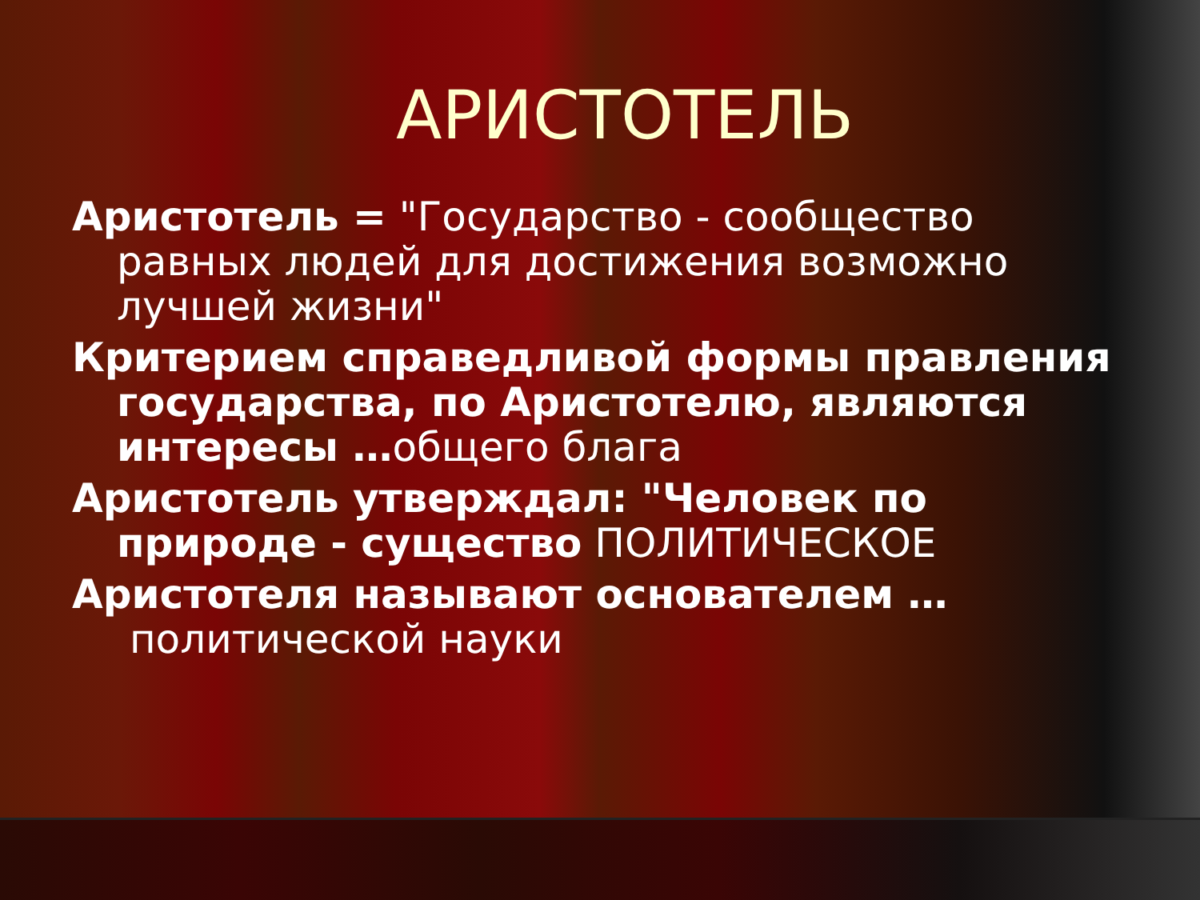АРИСТОТЕЛЬ
Аристотель = "Государство - сообщество равных людей для достижения возможно лучшей жизни"
Критерием справедливой формы правления государства, по Аристотелю, являются интересы …общего блага
Аристотель утверждал: "Человек по природе - существо ПОЛИТИЧЕСКОЕ
Аристотеля называют основателем …
политической науки